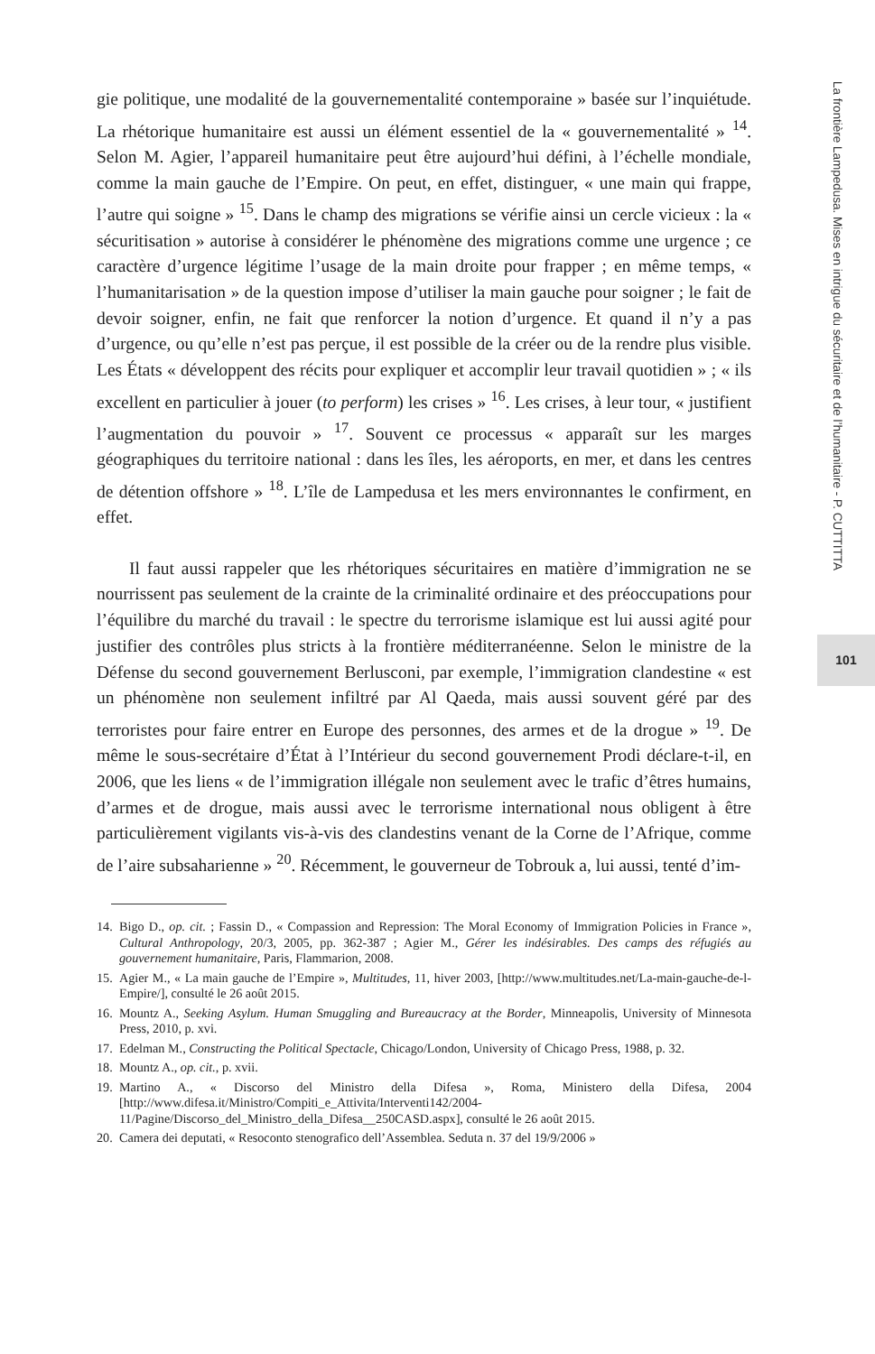gie politique, une modalité de la gouvernementalité contemporaine » basée sur l’inquiétude. La rhétorique humanitaire est aussi un élément essentiel de la « gouvernementalité » <sup>14</sup>. Selon M. Agier, l’appareil humanitaire peut être aujourd’hui défini, à l’échelle mondiale, comme la main gauche de l’Empire. On peut, en effet, distinguer, « une main qui frappe, l’autre qui soigne » <sup>15</sup>. Dans le champ des migrations se vérifie ainsi un cercle vicieux : la « sécuritisation » autorise à considérer le phénomène des migrations comme une urgence ; ce caractère d’urgence légitime l’usage de la main droite pour frapper ; en même temps, « l’humanitarisation » de la question impose d’utiliser la main gauche pour soigner ; le fait de devoir soigner, enfin, ne fait que renforcer la notion d’urgence. Et quand il n’y a pas d’urgence, ou qu’elle n’est pas perçue, il est possible de la créer ou de la rendre plus visible. Les États « développent des récits pour expliquer et accomplir leur travail quotidien » ; « ils excellent en particulier à jouer (to perform) les crises » <sup>16</sup>. Les crises, à leur tour, « justifient l’augmentation du pouvoir » <sup>17</sup>. Souvent ce processus « apparaît sur les marges géographiques du territoire national : dans les îles, les aéroports, en mer, et dans les centres de détention offshore » <sup>18</sup>. L’île de Lampedusa et les mers environnantes le confirment, en effet.
Il faut aussi rappeler que les rhétoriques sécuritaires en matière d’immigration ne se nourrissent pas seulement de la crainte de la criminalité ordinaire et des préoccupations pour l’équilibre du marché du travail : le spectre du terrorisme islamique est lui aussi agité pour justifier des contrôles plus stricts à la frontière méditerranéenne. Selon le ministre de la Défense du second gouvernement Berlusconi, par exemple, l’immigration clandestine « est un phénomène non seulement infiltré par Al Qaeda, mais aussi souvent géré par des terroristes pour faire entrer en Europe des personnes, des armes et de la drogue » <sup>19</sup>. De même le sous-secrétaire d’État à l’Intérieur du second gouvernement Prodi déclare-t-il, en 2006, que les liens « de l’immigration illégale non seulement avec le trafic d’êtres humains, d’armes et de drogue, mais aussi avec le terrorisme international nous obligent à être particulièrement vigilants vis-à-vis des clandestins venant de la Corne de l’Afrique, comme de l’aire subsaharienne » <sup>20</sup>. Récemment, le gouverneur de Tobrouk a, lui aussi, tenté d’im-
14. Bigo D., op. cit. ; Fassin D., « Compassion and Repression: The Moral Economy of Immigration Policies in France », Cultural Anthropology, 20/3, 2005, pp. 362-387 ; Agier M., Gérer les indésirables. Des camps des réfugiés au gouvernement humanitaire, Paris, Flammarion, 2008.
15. Agier M., « La main gauche de l’Empire », Multitudes, 11, hiver 2003, [http://www.multitudes.net/La-main-gauche-de-l-Empire/], consulté le 26 août 2015.
16. Mountz A., Seeking Asylum. Human Smuggling and Bureaucracy at the Border, Minneapolis, University of Minnesota Press, 2010, p. xvi.
17. Edelman M., Constructing the Political Spectacle, Chicago/London, University of Chicago Press, 1988, p. 32.
18. Mountz A., op. cit., p. xvii.
19. Martino A., « Discorso del Ministro della Difesa », Roma, Ministero della Difesa, 2004 [http://www.difesa.it/Ministro/Compiti_e_Attivita/Interventi142/2004-11/Pagine/Discorso_del_Ministro_della_Difesa__250CASD.aspx], consulté le 26 août 2015.
20. Camera dei deputati, « Resoconto stenografico dell’Assemblea. Seduta n. 37 del 19/9/2006 »
La frontière Lampedusa. Mises en intrigue du sécuritaire et de l’humanitaire - P. CUTTITTA
101